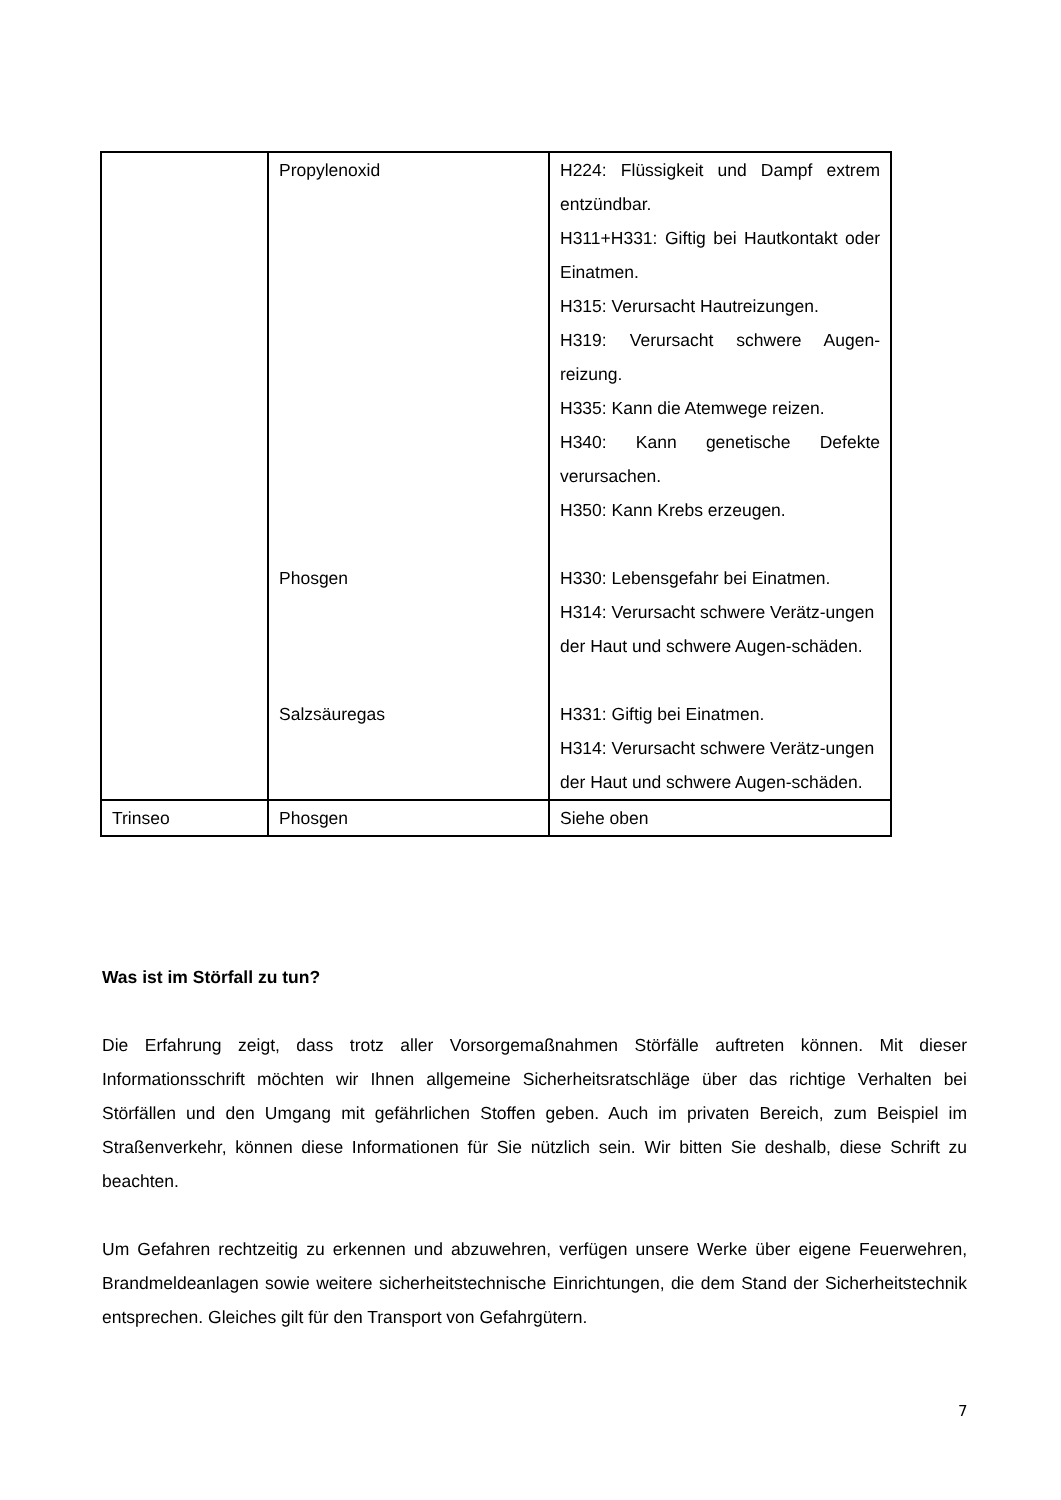| | Propylenoxid | H224: Flüssigkeit und Dampf extrem entzündbar. H311+H331: Giftig bei Hautkontakt oder Einatmen. H315: Verursacht Hautreizungen. H319: Verursacht schwere Augen-reizung. H335: Kann die Atemwege reizen. H340: Kann genetische Defekte verursachen. H350: Kann Krebs erzeugen. |
| | Phosgen | H330: Lebensgefahr bei Einatmen. H314: Verursacht schwere Verätz-ungen der Haut und schwere Augen-schäden. |
| | Salzsäuregas | H331: Giftig bei Einatmen. H314: Verursacht schwere Verätz-ungen der Haut und schwere Augen-schäden. |
| Trinseo | Phosgen | Siehe oben |
Was ist im Störfall zu tun?
Die Erfahrung zeigt, dass trotz aller Vorsorgemaßnahmen Störfälle auftreten können. Mit dieser Informationsschrift möchten wir Ihnen allgemeine Sicherheitsratschläge über das richtige Verhalten bei Störfällen und den Umgang mit gefährlichen Stoffen geben. Auch im privaten Bereich, zum Beispiel im Straßenverkehr, können diese Informationen für Sie nützlich sein. Wir bitten Sie deshalb, diese Schrift zu beachten.
Um Gefahren rechtzeitig zu erkennen und abzuwehren, verfügen unsere Werke über eigene Feuerwehren, Brandmeldeanlagen sowie weitere sicherheitstechnische Einrichtungen, die dem Stand der Sicherheitstechnik entsprechen. Gleiches gilt für den Transport von Gefahrgütern.
7